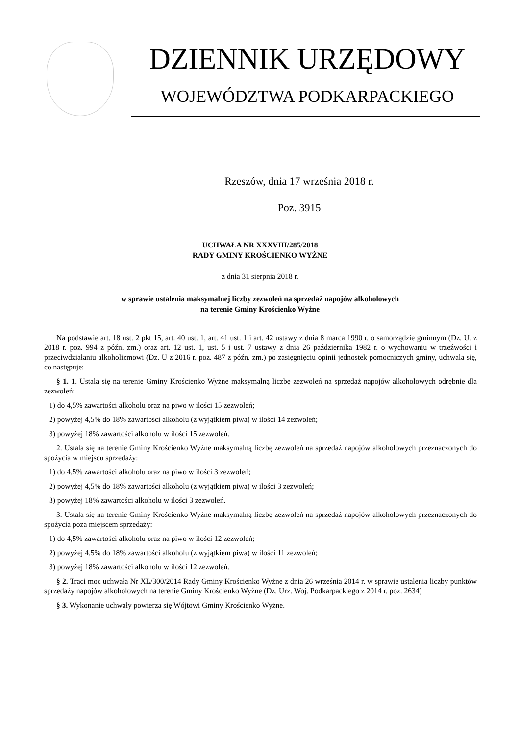DZIENNIK URZĘDOWY
WOJEWÓDZTWA PODKARPACKIEGO
Rzeszów, dnia 17 września 2018 r.
Poz. 3915
UCHWAŁA NR XXXVIII/285/2018
RADY GMINY KROŚCIENKO WYŻNE
z dnia 31 sierpnia 2018 r.
w sprawie ustalenia maksymalnej liczby zezwoleń na sprzedaż napojów alkoholowych
na terenie Gminy Krościenko Wyżne
Na podstawie art. 18 ust. 2 pkt 15, art. 40 ust. 1, art. 41 ust. 1 i art. 42 ustawy z dnia 8 marca 1990 r. o samorządzie gminnym (Dz. U. z 2018 r. poz. 994 z późn. zm.) oraz art. 12 ust. 1, ust. 5 i ust. 7 ustawy z dnia 26 października 1982 r. o wychowaniu w trzeźwości i przeciwdziałaniu alkoholizmowi (Dz. U z 2016 r. poz. 487 z późn. zm.) po zasięgnięciu opinii jednostek pomocniczych gminy, uchwala się, co następuje:
§ 1. 1. Ustala się na terenie Gminy Krościenko Wyżne maksymalną liczbę zezwoleń na sprzedaż napojów alkoholowych odrębnie dla zezwoleń:
1) do 4,5% zawartości alkoholu oraz na piwo w ilości 15 zezwoleń;
2) powyżej 4,5% do 18% zawartości alkoholu (z wyjątkiem piwa) w ilości 14 zezwoleń;
3) powyżej 18% zawartości alkoholu w ilości 15 zezwoleń.
2. Ustala się na terenie Gminy Krościenko Wyżne maksymalną liczbę zezwoleń na sprzedaż napojów alkoholowych przeznaczonych do spożycia w miejscu sprzedaży:
1) do 4,5% zawartości alkoholu oraz na piwo w ilości 3 zezwoleń;
2) powyżej 4,5% do 18% zawartości alkoholu (z wyjątkiem piwa) w ilości 3 zezwoleń;
3) powyżej 18% zawartości alkoholu w ilości 3 zezwoleń.
3. Ustala się na terenie Gminy Krościenko Wyżne maksymalną liczbę zezwoleń na sprzedaż napojów alkoholowych przeznaczonych do spożycia poza miejscem sprzedaży:
1) do 4,5% zawartości alkoholu oraz na piwo w ilości 12 zezwoleń;
2) powyżej 4,5% do 18% zawartości alkoholu (z wyjątkiem piwa) w ilości 11 zezwoleń;
3) powyżej 18% zawartości alkoholu w ilości 12 zezwoleń.
§ 2. Traci moc uchwała Nr XL/300/2014 Rady Gminy Krościenko Wyżne z dnia 26 września 2014 r. w sprawie ustalenia liczby punktów sprzedaży napojów alkoholowych na terenie Gminy Krościenko Wyżne (Dz. Urz. Woj. Podkarpackiego z 2014 r. poz. 2634)
§ 3. Wykonanie uchwały powierza się Wójtowi Gminy Krościenko Wyżne.